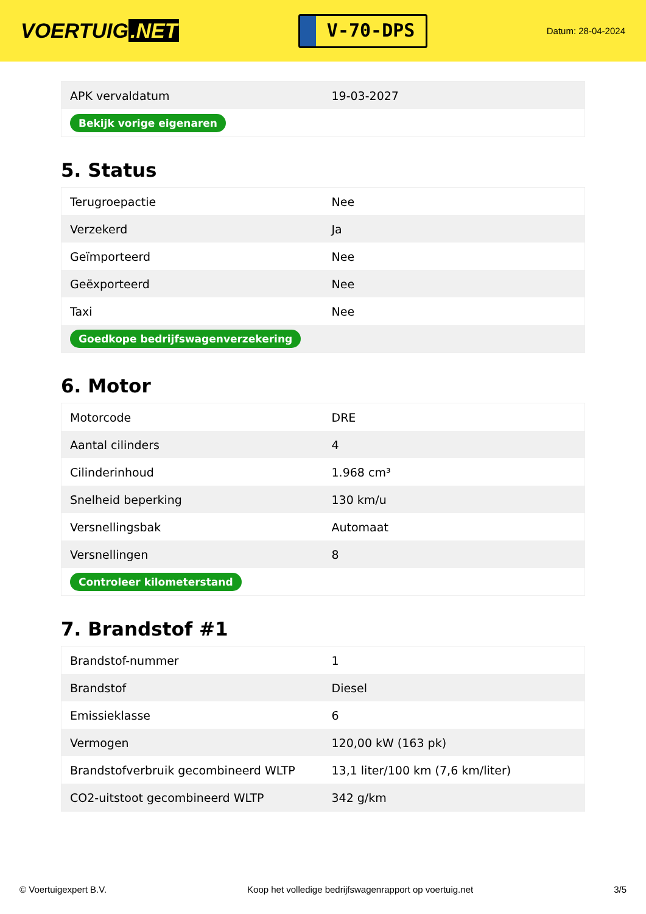VOERTUIG.NET
V-70-DPS
Datum: 28-04-2024
| APK vervaldatum | 19-03-2027 |
| Bekijk vorige eigenaren | |
5. Status
| Terugroepactie | Nee |
| Verzekerd | Ja |
| Geïmporteerd | Nee |
| Geëxporteerd | Nee |
| Taxi | Nee |
| Goedkope bedrijfswagenverzekering | |
6. Motor
| Motorcode | DRE |
| Aantal cilinders | 4 |
| Cilinderinhoud | 1.968 cm³ |
| Snelheid beperking | 130 km/u |
| Versnellingsbak | Automaat |
| Versnellingen | 8 |
| Controleer kilometerstand | |
7. Brandstof #1
| Brandstof-nummer | 1 |
| Brandstof | Diesel |
| Emissieklasse | 6 |
| Vermogen | 120,00 kW (163 pk) |
| Brandstofverbruik gecombineerd WLTP | 13,1 liter/100 km (7,6 km/liter) |
| CO2-uitstoot gecombineerd WLTP | 342 g/km |
© Voertuigexpert B.V. Koop het volledige bedrijfswagenrapport op voertuig.net 3/5